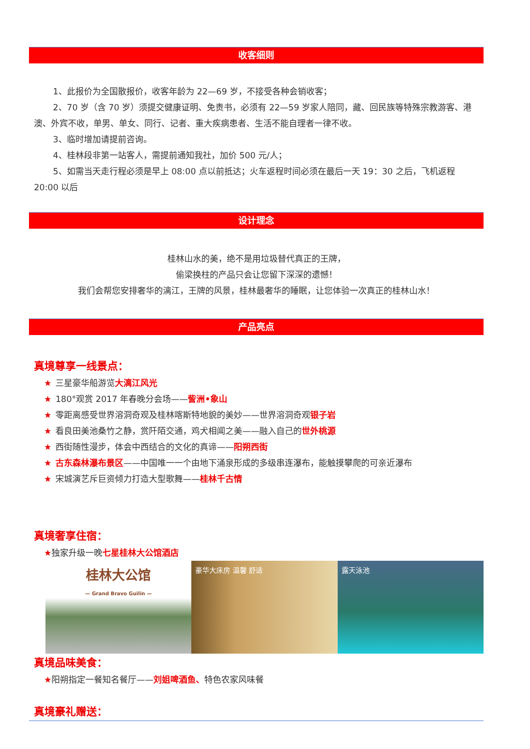收客细则
1、此报价为全国散报价，收客年龄为 22—69 岁，不接受各种会销收客；
2、70 岁（含 70 岁）须提交健康证明、免责书，必须有 22—59 岁家人陪同，藏、回民族等特殊宗教游客、港澳、外宾不收，单男、单女、同行、记者、重大疾病患者、生活不能自理者一律不收。
3、临时增加请提前咨询。
4、桂林段非第一站客人，需提前通知我社，加价 500 元/人；
5、如需当天走行程必须是早上 08:00 点以前抵达；火车返程时间必须在最后一天 19：30 之后，飞机返程 20:00 以后
设计理念
桂林山水的美，绝不是用垃圾替代真正的王牌，
偷梁换柱的产品只会让您留下深深的遗憾！
我们会帮您安排奢华的漓江，王牌的风景，桂林最奢华的睡眠，让您体验一次真正的桂林山水！
产品亮点
真境尊享一线景点：
★ 三星豪华船游览大漓江风光
★ 180°观赏 2017 年春晚分会场——訾洲•象山
★ 零距离感受世界溶洞奇观及桂林喀斯特地貌的美妙——世界溶洞奇观银子岩
★ 看良田美池桑竹之静，赏阡陌交通，鸡犬相闻之美——融入自己的世外桃源
★ 西街随性漫步，体会中西结合的文化的真谛——阳朔西街
★ 古东森林瀑布景区——中国唯一一个由地下涌泉形成的多级串连瀑布，能触摸攀爬的可亲近瀑布
★ 宋城演艺斥巨资倾力打造大型歌舞——桂林千古情
真境奢享住宿：
★独家升级一晚七星桂林大公馆酒店
桂林大公馆
— Grand Bravo Guilin —
豪华大床房 温馨 舒适 露天泳池
真境品味美食：
★阳朔指定一餐知名餐厅——刘姐啤酒鱼、特色农家风味餐
真境豪礼赠送：